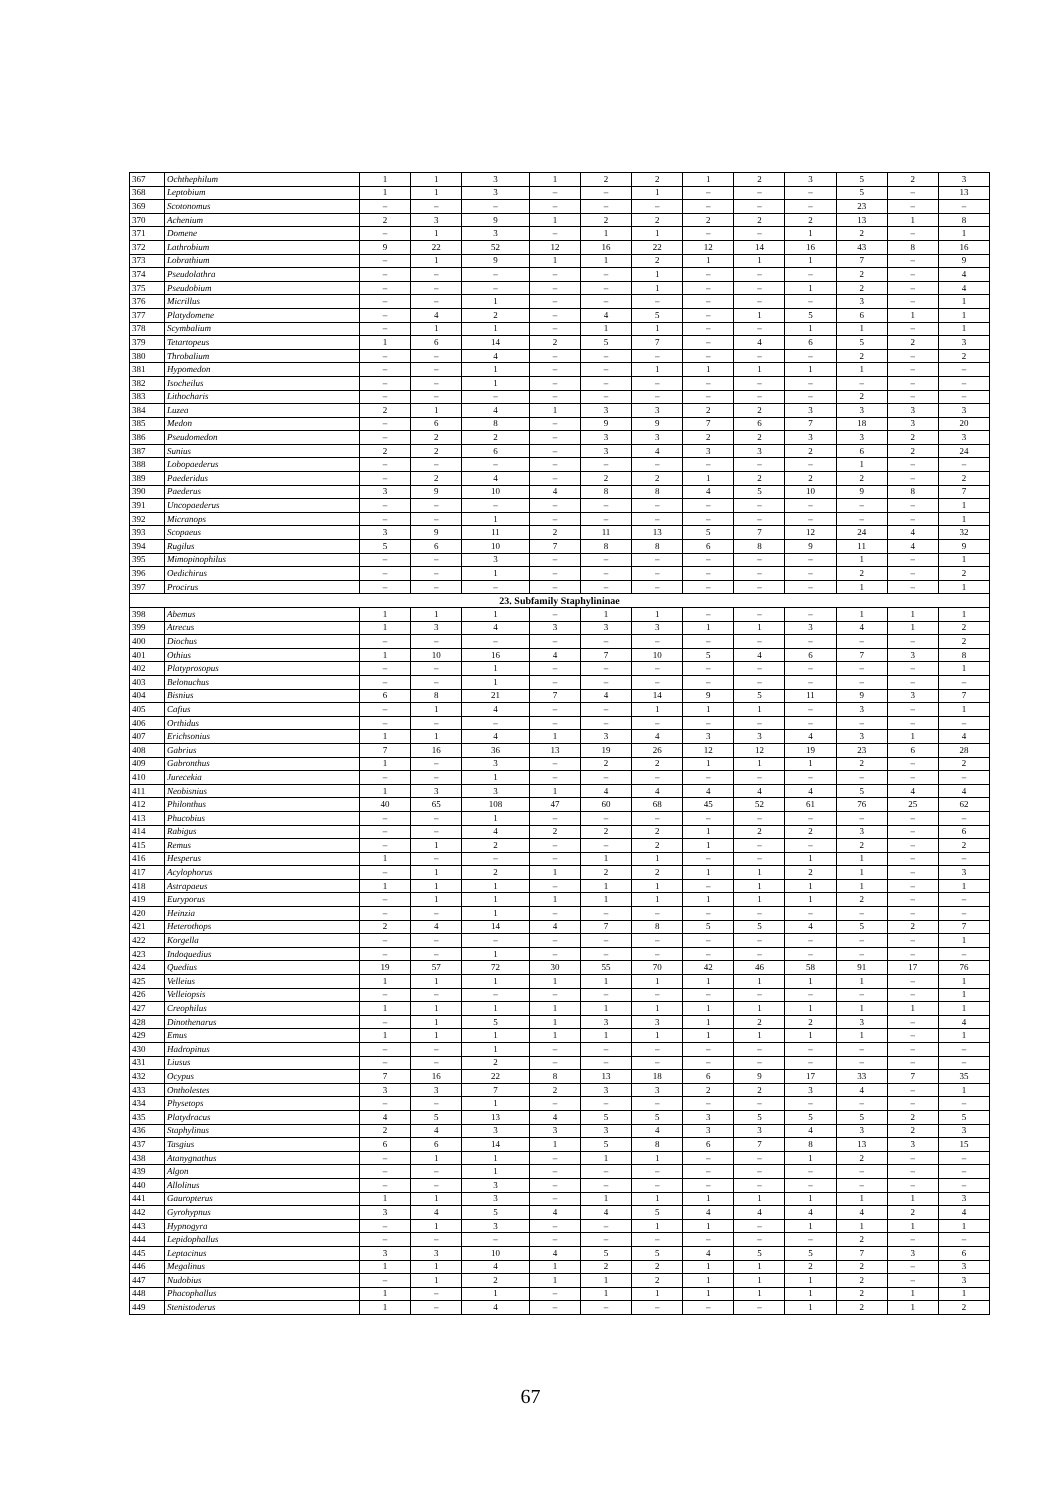| 367 | Ochthephilum | 1 | 1 | 3 | 1 | 2 | 2 | 1 | 2 | 3 | 5 | 2 | 3 |
| 368 | Leptobium | 1 | 1 | 3 | – | – | 1 | – | – | – | 5 | – | 13 |
| 369 | Scotonomus | – | – | – | – | – | – | – | – | – | 23 | – | – |
| 370 | Achenium | 2 | 3 | 9 | 1 | 2 | 2 | 2 | 2 | 2 | 13 | 1 | 8 |
| 371 | Domene | – | 1 | 3 | – | 1 | 1 | – | – | 1 | 2 | – | 1 |
| 372 | Lathrobium | 9 | 22 | 52 | 12 | 16 | 22 | 12 | 14 | 16 | 43 | 8 | 16 |
| 373 | Lobrathium | – | 1 | 9 | 1 | 1 | 2 | 1 | 1 | 1 | 7 | – | 9 |
| 374 | Pseudolathra | – | – | – | – | – | 1 | – | – | – | 2 | – | 4 |
| 375 | Pseudobium | – | – | – | – | – | 1 | – | – | 1 | 2 | – | 4 |
| 376 | Micrillus | – | – | 1 | – | – | – | – | – | – | 3 | – | 1 |
| 377 | Platydomene | – | 4 | 2 | – | 4 | 5 | – | 1 | 5 | 6 | 1 | 1 |
| 378 | Scymbalium | – | 1 | 1 | – | 1 | 1 | – | – | 1 | 1 | – | 1 |
| 379 | Tetartopeus | 1 | 6 | 14 | 2 | 5 | 7 | – | 4 | 6 | 5 | 2 | 3 |
| 380 | Throbalium | – | – | 4 | – | – | – | – | – | – | 2 | – | 2 |
| 381 | Hypomedon | – | – | 1 | – | – | 1 | 1 | 1 | 1 | 1 | – | – |
| 382 | Isocheilus | – | – | 1 | – | – | – | – | – | – | – | – | – |
| 383 | Lithocharis | – | – | – | – | – | – | – | – | – | 2 | – | – |
| 384 | Luzea | 2 | 1 | 4 | 1 | 3 | 3 | 2 | 2 | 3 | 3 | 3 | 3 |
| 385 | Medon | – | 6 | 8 | – | 9 | 9 | 7 | 6 | 7 | 18 | 3 | 20 |
| 386 | Pseudomedon | – | 2 | 2 | – | 3 | 3 | 2 | 2 | 3 | 3 | 2 | 3 |
| 387 | Sunius | 2 | 2 | 6 | – | 3 | 4 | 3 | 3 | 2 | 6 | 2 | 24 |
| 388 | Lobopaederus | – | – | – | – | – | – | – | – | – | 1 | – | – |
| 389 | Paederidus | – | 2 | 4 | – | 2 | 2 | 1 | 2 | 2 | 2 | – | 2 |
| 390 | Paederus | 3 | 9 | 10 | 4 | 8 | 8 | 4 | 5 | 10 | 9 | 8 | 7 |
| 391 | Uncopaederus | – | – | – | – | – | – | – | – | – | – | – | 1 |
| 392 | Micranops | – | – | 1 | – | – | – | – | – | – | – | – | 1 |
| 393 | Scopaeus | 3 | 9 | 11 | 2 | 11 | 13 | 5 | 7 | 12 | 24 | 4 | 32 |
| 394 | Rugilus | 5 | 6 | 10 | 7 | 8 | 8 | 6 | 8 | 9 | 11 | 4 | 9 |
| 395 | Mimopinophilus | – | – | 3 | – | – | – | – | – | – | 1 | – | 1 |
| 396 | Oedichirus | – | – | 1 | – | – | – | – | – | – | 2 | – | 2 |
| 397 | Procirus | – | – | – | – | – | – | – | – | – | 1 | – | 1 |
| 23. Subfamily Staphylininae | | | | | | | | | | | | | |
| 398 | Abemus | 1 | 1 | 1 | – | 1 | 1 | – | – | – | 1 | 1 | 1 |
| 399 | Atrecus | 1 | 3 | 4 | 3 | 3 | 3 | 1 | 1 | 3 | 4 | 1 | 2 |
| 400 | Diochus | – | – | – | – | – | – | – | – | – | – | – | 2 |
| 401 | Othius | 1 | 10 | 16 | 4 | 7 | 10 | 5 | 4 | 6 | 7 | 3 | 8 |
| 402 | Platyprosopus | – | – | 1 | – | – | – | – | – | – | – | – | 1 |
| 403 | Belonuchus | – | – | 1 | – | – | – | – | – | – | – | – | – |
| 404 | Bisnius | 6 | 8 | 21 | 7 | 4 | 14 | 9 | 5 | 11 | 9 | 3 | 7 |
| 405 | Cafius | – | 1 | 4 | – | – | 1 | 1 | 1 | – | 3 | – | 1 |
| 406 | Orthidus | – | – | – | – | – | – | – | – | – | – | – | – |
| 407 | Erichsonius | 1 | 1 | 4 | 1 | 3 | 4 | 3 | 3 | 4 | 3 | 1 | 4 |
| 408 | Gabrius | 7 | 16 | 36 | 13 | 19 | 26 | 12 | 12 | 19 | 23 | 6 | 28 |
| 409 | Gabronthus | 1 | – | 3 | – | 2 | 2 | 1 | 1 | 1 | 2 | – | 2 |
| 410 | Jurecekia | – | – | 1 | – | – | – | – | – | – | – | – | – |
| 411 | Neobisnius | 1 | 3 | 3 | 1 | 4 | 4 | 4 | 4 | 4 | 5 | 4 | 4 |
| 412 | Philonthus | 40 | 65 | 108 | 47 | 60 | 68 | 45 | 52 | 61 | 76 | 25 | 62 |
| 413 | Phucobius | – | – | 1 | – | – | – | – | – | – | – | – | – |
| 414 | Rabigus | – | – | 4 | 2 | 2 | 2 | 1 | 2 | 2 | 3 | – | 6 |
| 415 | Remus | – | 1 | 2 | – | – | 2 | 1 | – | – | 2 | – | 2 |
| 416 | Hesperus | 1 | – | – | – | 1 | 1 | – | – | 1 | 1 | – | – |
| 417 | Acylophorus | – | 1 | 2 | 1 | 2 | 2 | 1 | 1 | 2 | 1 | – | 3 |
| 418 | Astrapaeus | 1 | 1 | 1 | – | 1 | 1 | – | 1 | 1 | 1 | – | 1 |
| 419 | Euryporus | – | 1 | 1 | 1 | 1 | 1 | 1 | 1 | 1 | 2 | – | – |
| 420 | Heinzia | – | – | 1 | – | – | – | – | – | – | – | – | – |
| 421 | Heterothops | 2 | 4 | 14 | 4 | 7 | 8 | 5 | 5 | 4 | 5 | 2 | 7 |
| 422 | Korgella | – | – | – | – | – | – | – | – | – | – | – | 1 |
| 423 | Indoquedius | – | – | 1 | – | – | – | – | – | – | – | – | – |
| 424 | Quedius | 19 | 57 | 72 | 30 | 55 | 70 | 42 | 46 | 58 | 91 | 17 | 76 |
| 425 | Velleius | 1 | 1 | 1 | 1 | 1 | 1 | 1 | 1 | 1 | 1 | – | 1 |
| 426 | Velleiopsis | – | – | – | – | – | – | – | – | – | – | – | 1 |
| 427 | Creophilus | 1 | 1 | 1 | 1 | 1 | 1 | 1 | 1 | 1 | 1 | 1 | 1 |
| 428 | Dinothenarus | – | 1 | 5 | 1 | 3 | 3 | 1 | 2 | 2 | 3 | – | 4 |
| 429 | Emus | 1 | 1 | 1 | 1 | 1 | 1 | 1 | 1 | 1 | 1 | – | 1 |
| 430 | Hadropinus | – | – | 1 | – | – | – | – | – | – | – | – | – |
| 431 | Liusus | – | – | 2 | – | – | – | – | – | – | – | – | – |
| 432 | Ocypus | 7 | 16 | 22 | 8 | 13 | 18 | 6 | 9 | 17 | 33 | 7 | 35 |
| 433 | Ontholestes | 3 | 3 | 7 | 2 | 3 | 3 | 2 | 2 | 3 | 4 | – | 1 |
| 434 | Physetops | – | – | 1 | – | – | – | – | – | – | – | – | – |
| 435 | Platydracus | 4 | 5 | 13 | 4 | 5 | 5 | 3 | 5 | 5 | 5 | 2 | 5 |
| 436 | Staphylinus | 2 | 4 | 3 | 3 | 3 | 4 | 3 | 3 | 4 | 3 | 2 | 3 |
| 437 | Tasgius | 6 | 6 | 14 | 1 | 5 | 8 | 6 | 7 | 8 | 13 | 3 | 15 |
| 438 | Atanygnathus | – | 1 | 1 | – | 1 | 1 | – | – | 1 | 2 | – | – |
| 439 | Algon | – | – | 1 | – | – | – | – | – | – | – | – | – |
| 440 | Allolinus | – | – | 3 | – | – | – | – | – | – | – | – | – |
| 441 | Gauropterus | 1 | 1 | 3 | – | 1 | 1 | 1 | 1 | 1 | 1 | 1 | 3 |
| 442 | Gyrohypnus | 3 | 4 | 5 | 4 | 4 | 5 | 4 | 4 | 4 | 4 | 2 | 4 |
| 443 | Hypnogyra | – | 1 | 3 | – | – | 1 | 1 | – | 1 | 1 | 1 | 1 |
| 444 | Lepidophallus | – | – | – | – | – | – | – | – | – | 2 | – | – |
| 445 | Leptacinus | 3 | 3 | 10 | 4 | 5 | 5 | 4 | 5 | 5 | 7 | 3 | 6 |
| 446 | Megalinus | 1 | 1 | 4 | 1 | 2 | 2 | 1 | 1 | 2 | 2 | – | 3 |
| 447 | Nudobius | – | 1 | 2 | 1 | 1 | 2 | 1 | 1 | 1 | 2 | – | 3 |
| 448 | Phacophallus | 1 | – | 1 | – | 1 | 1 | 1 | 1 | 1 | 2 | 1 | 1 |
| 449 | Stenistoderus | 1 | – | 4 | – | – | – | – | – | 1 | 2 | 1 | 2 |
67